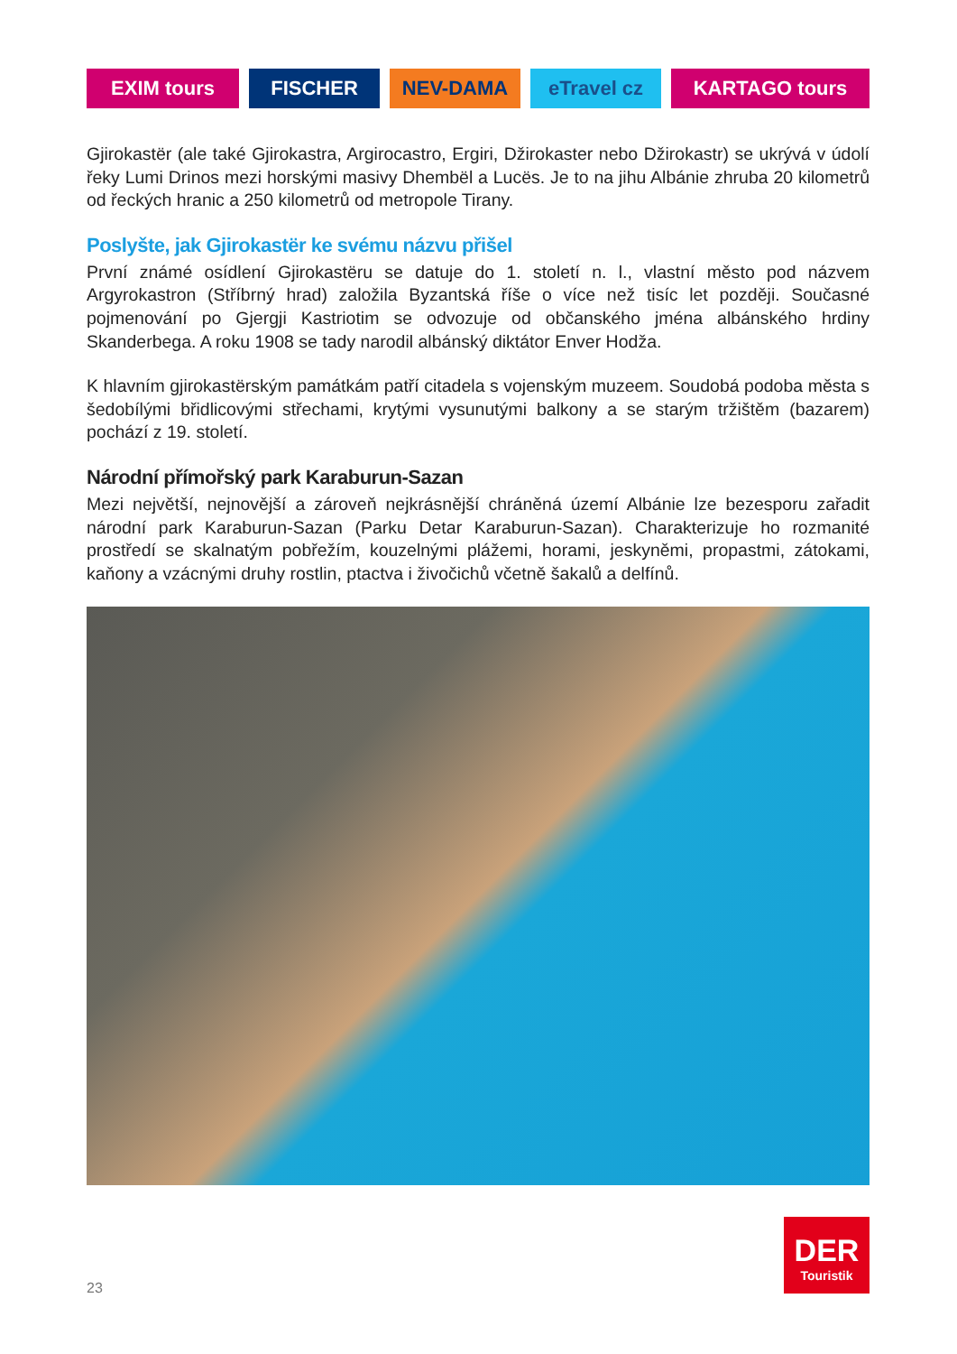EXIM tours FISCHER NEV-DAMA eTravel cz KARTAGO tours
Gjirokastër (ale také Gjirokastra, Argirocastro, Ergiri, Džirokaster nebo Džirokastr) se ukrývá v údolí řeky Lumi Drinos mezi horskými masivy Dhembël a Lucës. Je to na jihu Albánie zhruba 20 kilometrů od řeckých hranic a 250 kilometrů od metropole Tirany.
Poslyšte, jak Gjirokastër ke svému názvu přišel
První známé osídlení Gjirokastëru se datuje do 1. století n. l., vlastní město pod názvem Argyrokastron (Stříbrný hrad) založila Byzantská říše o více než tisíc let později. Současné pojmenování po Gjergji Kastriotim se odvozuje od občanského jména albánského hrdiny Skanderbega. A roku 1908 se tady narodil albánský diktátor Enver Hodža.
K hlavním gjirokastërským památkám patří citadela s vojenským muzeem. Soudobá podoba města s šedobílými břidlicovými střechami, krytými vysunutými balkony a se starým tržištěm (bazarem) pochází z 19. století.
Národní přímořský park Karaburun-Sazan
Mezi největší, nejnovější a zároveň nejkrásnější chráněná území Albánie lze bezesporu zařadit národní park Karaburun-Sazan (Parku Detar Karaburun-Sazan). Charakterizuje ho rozmanité prostředí se skalnatým pobřežím, kouzelnými plážemi, horami, jeskyněmi, propastmi, zátokami, kaňony a vzácnými druhy rostlin, ptactva i živočichů včetně šakalů a delfínů.
DER
Touristik
23